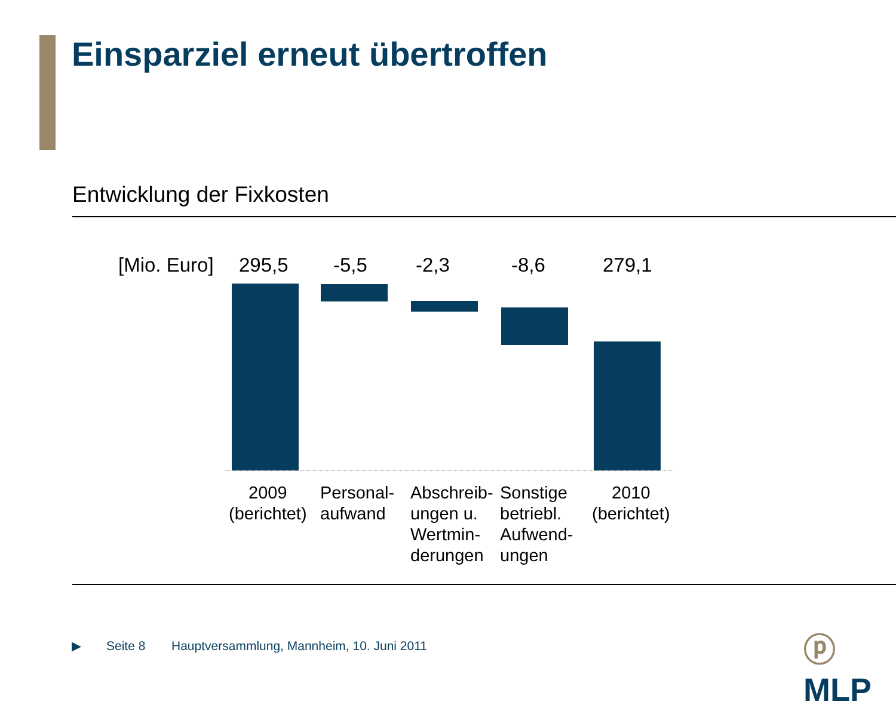Einsparziel erneut übertroffen
Entwicklung der Fixkosten
[Mio. Euro] 295,5 -5,5 -2,3 -8,6 279,1
2009
(berichtet)
Personal-
aufwand
Abschreib-
ungen u.
Wertmin-
derungen
Sonstige
betriebl.
Aufwend-
ungen
2010
(berichtet)
▶ Seite 8
Hauptversammlung, Mannheim, 10. Juni 2011
ⓟ MLP